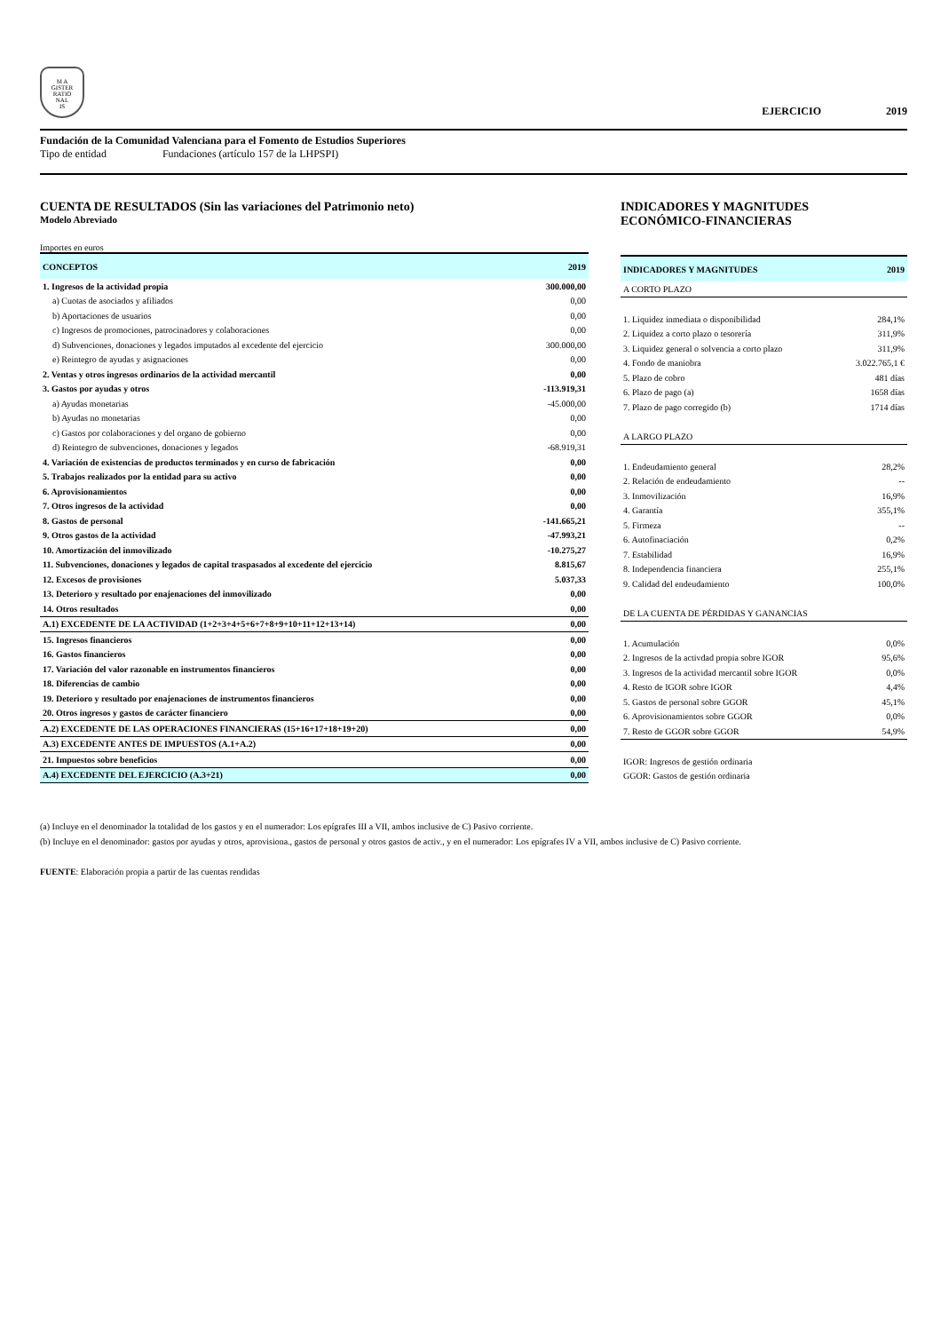M A
GISTER
RATIO
NAL
IS
EJERCICIO 2019
Fundación de la Comunidad Valenciana para el Fomento de Estudios Superiores
Tipo de entidad Fundaciones (artículo 157 de la LHPSPI)
CUENTA DE RESULTADOS (Sin las variaciones del Patrimonio neto)
Modelo Abreviado
Importes en euros
| CONCEPTOS | 2019 |
| --- | --- |
| 1. Ingresos de la actividad propia | 300.000,00 |
| a) Cuotas de asociados y afiliados | 0,00 |
| b) Aportaciones de usuarios | 0,00 |
| c) Ingresos de promociones, patrocinadores y colaboraciones | 0,00 |
| d) Subvenciones, donaciones y legados imputados al excedente del ejercicio | 300.000,00 |
| e) Reintegro de ayudas y asignaciones | 0,00 |
| 2. Ventas y otros ingresos ordinarios de la actividad mercantil | 0,00 |
| 3. Gastos por ayudas y otros | -113.919,31 |
| a) Ayudas monetarias | -45.000,00 |
| b) Ayudas no monetarias | 0,00 |
| c) Gastos por colaboraciones y del organo de gobierno | 0,00 |
| d) Reintegro de subvenciones, donaciones y legados | -68.919,31 |
| 4. Variación de existencias de productos terminados y en curso de fabricación | 0,00 |
| 5. Trabajos realizados por la entidad para su activo | 0,00 |
| 6. Aprovisionamientos | 0,00 |
| 7. Otros ingresos de la actividad | 0,00 |
| 8. Gastos de personal | -141.665,21 |
| 9. Otros gastos de la actividad | -47.993,21 |
| 10. Amortización del inmovilizado | -10.275,27 |
| 11. Subvenciones, donaciones y legados de capital traspasados al excedente del ejercicio | 8.815,67 |
| 12. Excesos de provisiones | 5.037,33 |
| 13. Deterioro y resultado por enajenaciones del inmovilizado | 0,00 |
| 14. Otros resultados | 0,00 |
| A.1) EXCEDENTE DE LA ACTIVIDAD (1+2+3+4+5+6+7+8+9+10+11+12+13+14) | 0,00 |
| 15. Ingresos financieros | 0,00 |
| 16. Gastos financieros | 0,00 |
| 17. Variación del valor razonable en instrumentos financieros | 0,00 |
| 18. Diferencias de cambio | 0,00 |
| 19. Deterioro y resultado por enajenaciones de instrumentos financieros | 0,00 |
| 20. Otros ingresos y gastos de carácter financiero | 0,00 |
| A.2) EXCEDENTE DE LAS OPERACIONES FINANCIERAS (15+16+17+18+19+20) | 0,00 |
| A.3) EXCEDENTE ANTES DE IMPUESTOS (A.1+A.2) | 0,00 |
| 21. Impuestos sobre beneficios | 0,00 |
| A.4) EXCEDENTE DEL EJERCICIO (A.3+21) | 0,00 |
INDICADORES Y MAGNITUDES
ECONÓMICO-FINANCIERAS
| INDICADORES Y MAGNITUDES | 2019 |
| --- | --- |
| A CORTO PLAZO | |
| 1. Liquidez inmediata o disponibilidad | 284,1% |
| 2. Liquidez a corto plazo o tesorería | 311,9% |
| 3. Liquidez general o solvencia a corto plazo | 311,9% |
| 4. Fondo de maniobra | 3.022.765,1 € |
| 5. Plazo de cobro | 481 días |
| 6. Plazo de pago (a) | 1658 días |
| 7. Plazo de pago corregido (b) | 1714 días |
| A LARGO PLAZO | |
| 1. Endeudamiento general | 28,2% |
| 2. Relación de endeudamiento | -- |
| 3. Inmovilización | 16,9% |
| 4. Garantía | 355,1% |
| 5. Firmeza | -- |
| 6. Autofinaciación | 0,2% |
| 7. Estabilidad | 16,9% |
| 8. Independencia financiera | 255,1% |
| 9. Calidad del endeudamiento | 100,0% |
| DE LA CUENTA DE PÉRDIDAS Y GANANCIAS | |
| 1. Acumulación | 0,0% |
| 2. Ingresos de la activdad propia sobre IGOR | 95,6% |
| 3. Ingresos de la actividad mercantil sobre IGOR | 0,0% |
| 4. Resto de IGOR sobre IGOR | 4,4% |
| 5. Gastos de personal sobre GGOR | 45,1% |
| 6. Aprovisionamientos sobre GGOR | 0,0% |
| 7. Resto de GGOR sobre GGOR | 54,9% |
| IGOR: Ingresos de gestión ordinaria | |
| GGOR: Gastos de gestión ordinaria | |
(a) Incluye en el denominador la totalidad de los gastos y en el numerador: Los epígrafes III a VII, ambos inclusive de C) Pasivo corriente.
(b) Incluye en el denominador: gastos por ayudas y otros, aprovisiona., gastos de personal y otros gastos de activ., y en el numerador: Los epígrafes IV a VII, ambos inclusive de C) Pasivo corriente.
FUENTE: Elaboración propia a partir de las cuentas rendidas